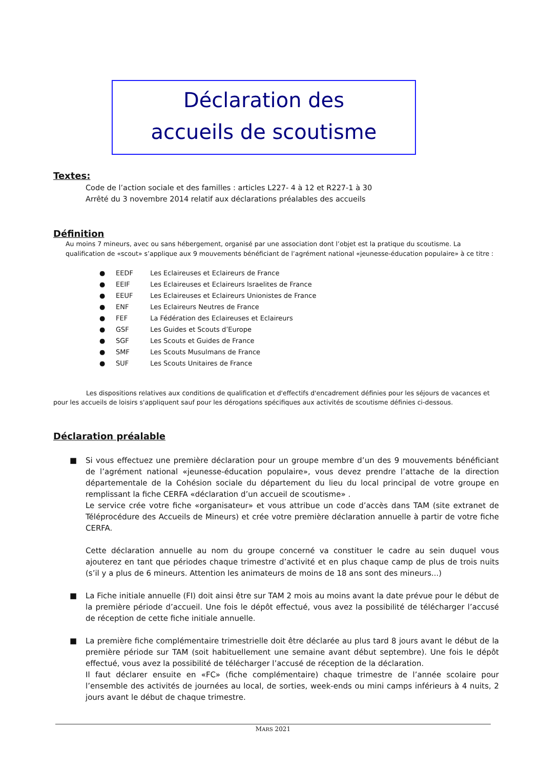Déclaration des
accueils de scoutisme
Textes:
Code de l’action sociale et des familles : articles L227- 4 à 12 et R227-1 à 30
Arrêté du 3 novembre 2014 relatif aux déclarations préalables des accueils
Définition
Au moins 7 mineurs, avec ou sans hébergement, organisé par une association dont l’objet est la pratique du scoutisme. La qualification de «scout» s’applique aux 9 mouvements bénéficiant de l’agrément national «jeunesse-éducation populaire» à ce titre :
● EEDF Les Eclaireuses et Eclaireurs de France
● EEIF Les Eclaireuses et Eclaireurs Israelites de France
● EEUF Les Eclaireuses et Eclaireurs Unionistes de France
● ENF Les Eclaireurs Neutres de France
● FEF La Fédération des Eclaireuses et Eclaireurs
● GSF Les Guides et Scouts d’Europe
● SGF Les Scouts et Guides de France
● SMF Les Scouts Musulmans de France
● SUF Les Scouts Unitaires de France
Les dispositions relatives aux conditions de qualification et d'effectifs d'encadrement définies pour les séjours de vacances et pour les accueils de loisirs s'appliquent sauf pour les dérogations spécifiques aux activités de scoutisme définies ci-dessous.
Déclaration préalable
■ Si vous effectuez une première déclaration pour un groupe membre d’un des 9 mouvements bénéficiant de l’agrément national «jeunesse-éducation populaire», vous devez prendre l’attache de la direction départementale de la Cohésion sociale du département du lieu du local principal de votre groupe en remplissant la fiche CERFA «déclaration d’un accueil de scoutisme» .
Le service crée votre fiche «organisateur» et vous attribue un code d’accès dans TAM (site extranet de Téléprocédure des Accueils de Mineurs) et crée votre première déclaration annuelle à partir de votre fiche CERFA.
Cette déclaration annuelle au nom du groupe concerné va constituer le cadre au sein duquel vous ajouterez en tant que périodes chaque trimestre d’activité et en plus chaque camp de plus de trois nuits (s’il y a plus de 6 mineurs. Attention les animateurs de moins de 18 ans sont des mineurs...)
■ La Fiche initiale annuelle (FI) doit ainsi être sur TAM 2 mois au moins avant la date prévue pour le début de la première période d’accueil. Une fois le dépôt effectué, vous avez la possibilité de télécharger l’accusé de réception de cette fiche initiale annuelle.
■ La première fiche complémentaire trimestrielle doit être déclarée au plus tard 8 jours avant le début de la première période sur TAM (soit habituellement une semaine avant début septembre). Une fois le dépôt effectué, vous avez la possibilité de télécharger l’accusé de réception de la déclaration.
Il faut déclarer ensuite en «FC» (fiche complémentaire) chaque trimestre de l’année scolaire pour l’ensemble des activités de journées au local, de sorties, week-ends ou mini camps inférieurs à 4 nuits, 2 jours avant le début de chaque trimestre.
MARS 2021